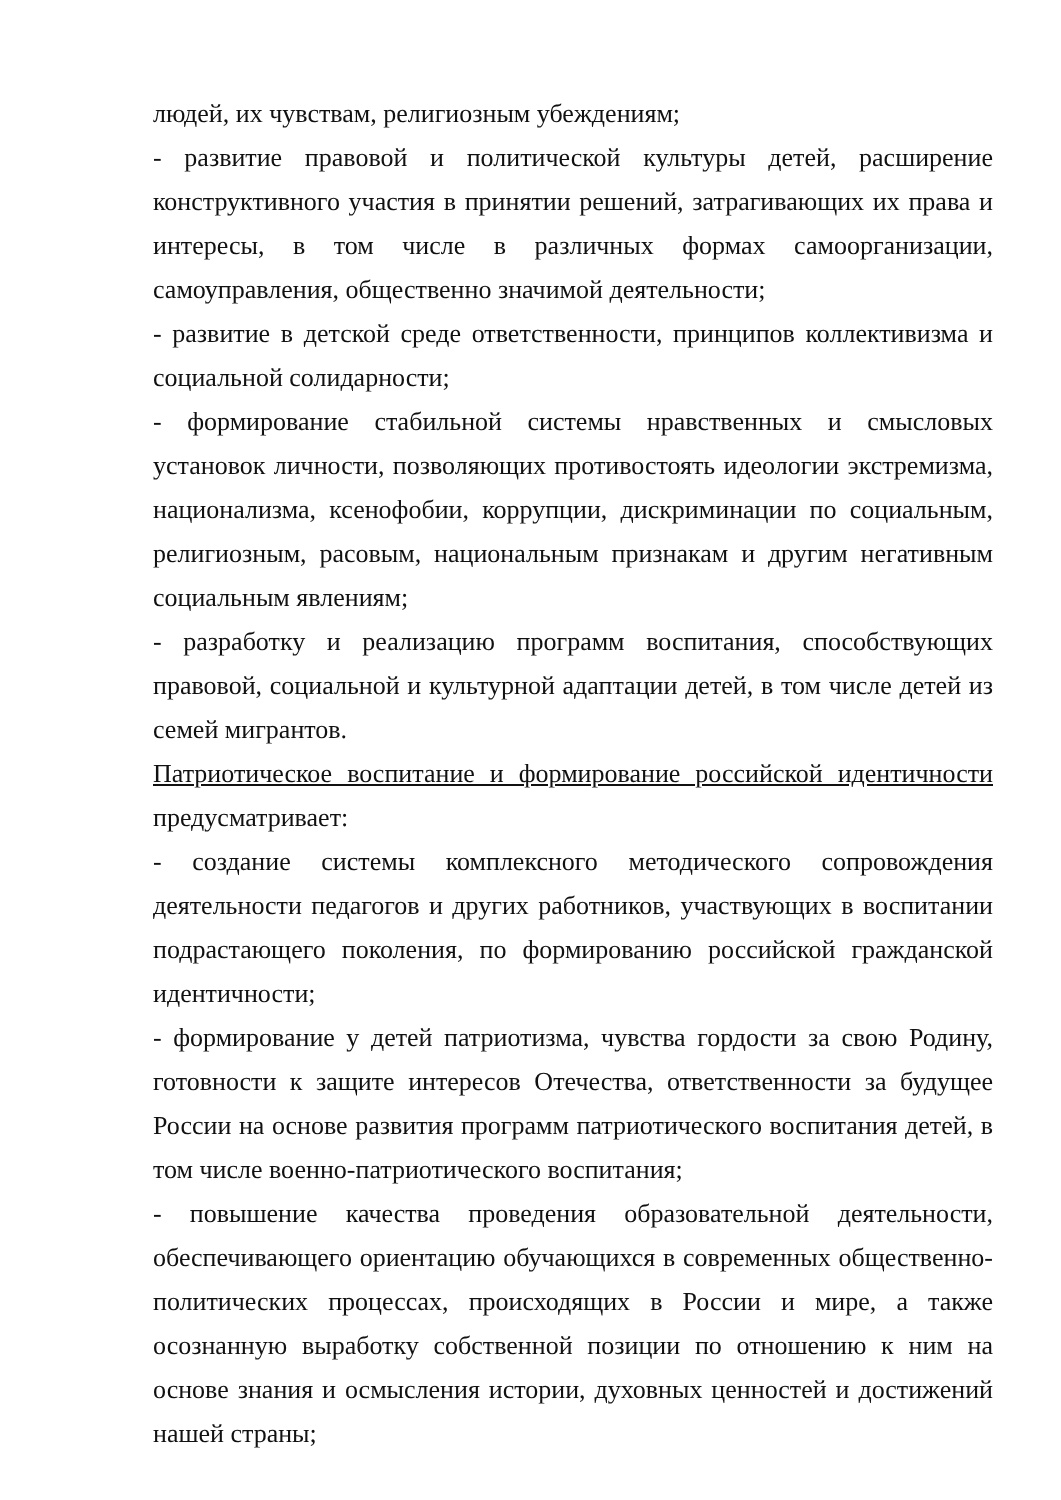людей, их чувствам, религиозным убеждениям;
- развитие правовой и политической культуры детей, расширение конструктивного участия в принятии решений, затрагивающих их права и интересы, в том числе в различных формах самоорганизации, самоуправления, общественно значимой деятельности;
- развитие в детской среде ответственности, принципов коллективизма и социальной солидарности;
- формирование стабильной системы нравственных и смысловых установок личности, позволяющих противостоять идеологии экстремизма, национализма, ксенофобии, коррупции, дискриминации по социальным, религиозным, расовым, национальным признакам и другим негативным социальным явлениям;
- разработку и реализацию программ воспитания, способствующих правовой, социальной и культурной адаптации детей, в том числе детей из семей мигрантов.
Патриотическое воспитание и формирование российской идентичности предусматривает:
- создание системы комплексного методического сопровождения деятельности педагогов и других работников, участвующих в воспитании подрастающего поколения, по формированию российской гражданской идентичности;
- формирование у детей патриотизма, чувства гордости за свою Родину, готовности к защите интересов Отечества, ответственности за будущее России на основе развития программ патриотического воспитания детей, в том числе военно-патриотического воспитания;
- повышение качества проведения образовательной деятельности, обеспечивающего ориентацию обучающихся в современных общественно-политических процессах, происходящих в России и мире, а также осознанную выработку собственной позиции по отношению к ним на основе знания и осмысления истории, духовных ценностей и достижений нашей страны;